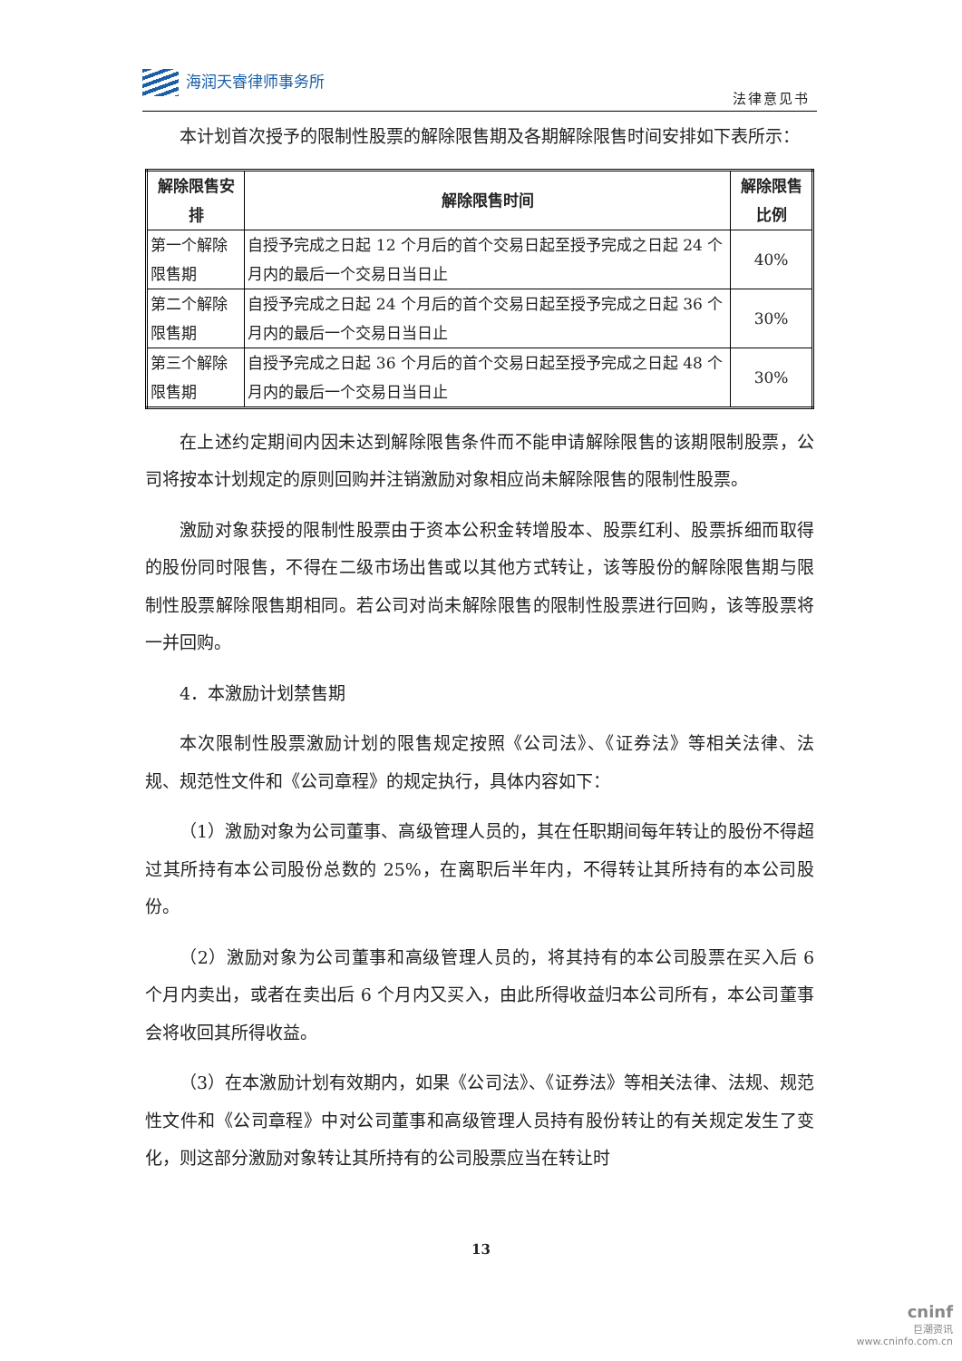海润天睿律师事务所
法律意见书
本计划首次授予的限制性股票的解除限售期及各期解除限售时间安排如下表所示：
| 解除限售安排 | 解除限售时间 | 解除限售比例 |
| --- | --- | --- |
| 第一个解除限售期 | 自授予完成之日起 12 个月后的首个交易日起至授予完成之日起 24 个月内的最后一个交易日当日止 | 40% |
| 第二个解除限售期 | 自授予完成之日起 24 个月后的首个交易日起至授予完成之日起 36 个月内的最后一个交易日当日止 | 30% |
| 第三个解除限售期 | 自授予完成之日起 36 个月后的首个交易日起至授予完成之日起 48 个月内的最后一个交易日当日止 | 30% |
在上述约定期间内因未达到解除限售条件而不能申请解除限售的该期限制股票，公司将按本计划规定的原则回购并注销激励对象相应尚未解除限售的限制性股票。
激励对象获授的限制性股票由于资本公积金转增股本、股票红利、股票拆细而取得的股份同时限售，不得在二级市场出售或以其他方式转让，该等股份的解除限售期与限制性股票解除限售期相同。若公司对尚未解除限售的限制性股票进行回购，该等股票将一并回购。
4．本激励计划禁售期
本次限制性股票激励计划的限售规定按照《公司法》、《证券法》等相关法律、法规、规范性文件和《公司章程》的规定执行，具体内容如下：
（1）激励对象为公司董事、高级管理人员的，其在任职期间每年转让的股份不得超过其所持有本公司股份总数的 25%，在离职后半年内，不得转让其所持有的本公司股份。
（2）激励对象为公司董事和高级管理人员的，将其持有的本公司股票在买入后 6 个月内卖出，或者在卖出后 6 个月内又买入，由此所得收益归本公司所有，本公司董事会将收回其所得收益。
（3）在本激励计划有效期内，如果《公司法》、《证券法》等相关法律、法规、规范性文件和《公司章程》中对公司董事和高级管理人员持有股份转让的有关规定发生了变化，则这部分激励对象转让其所持有的公司股票应当在转让时
13
cninf
巨潮资讯
www.cninfo.com.cn